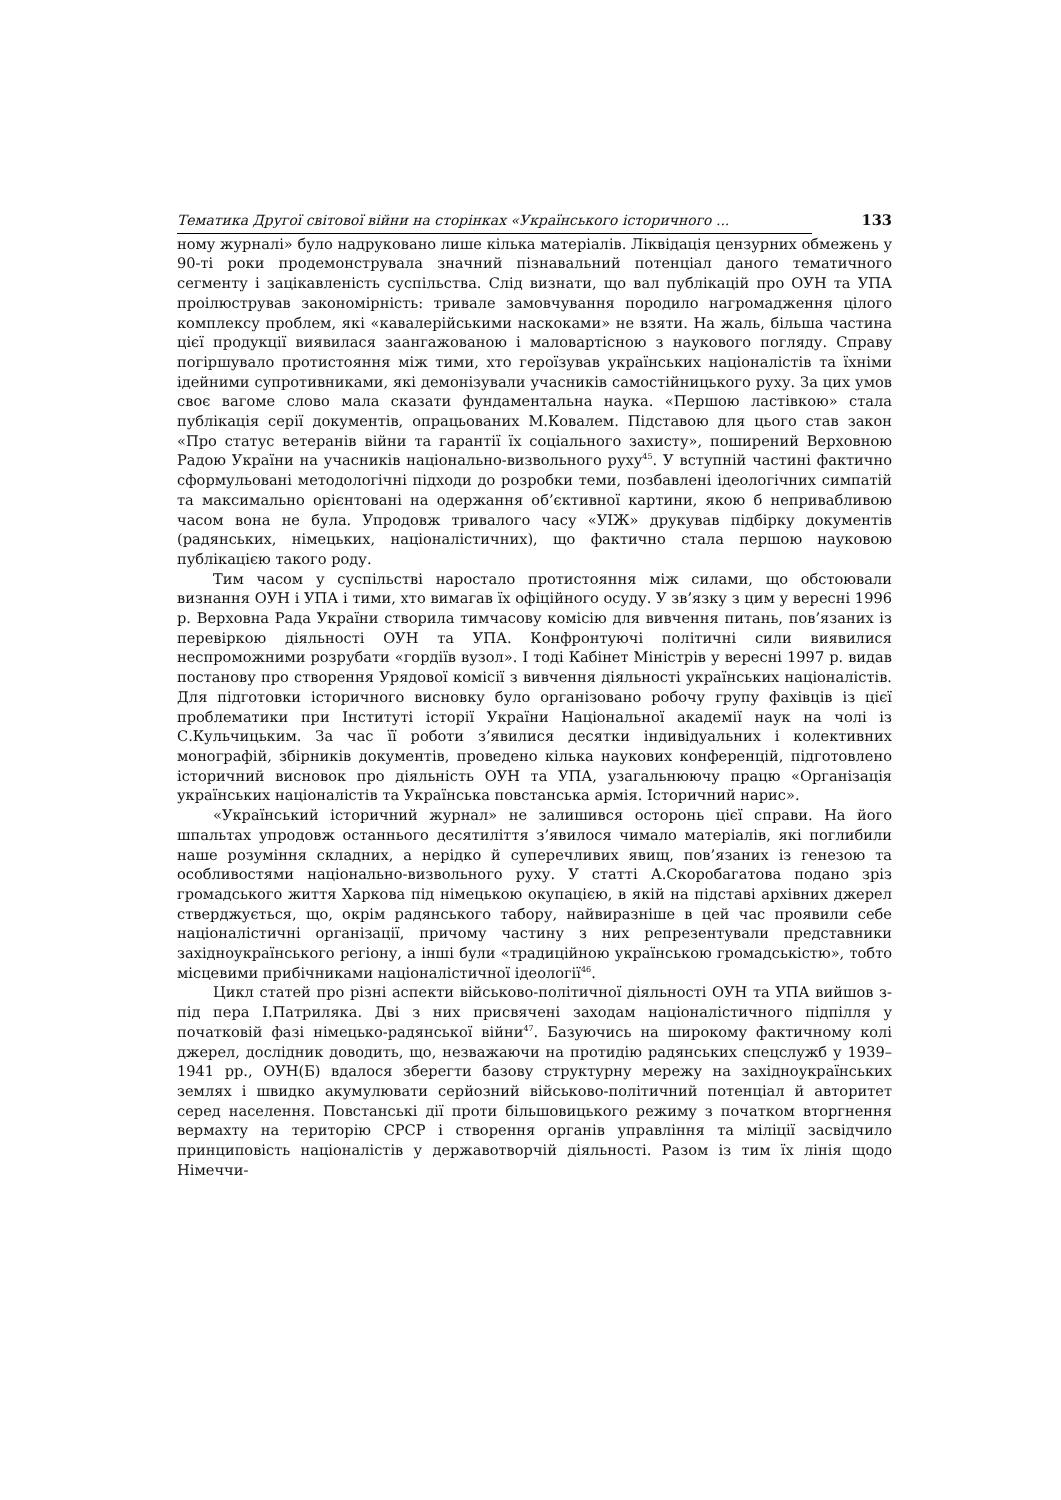Тематика Другої світової війни на сторінках «Українського історичного ... 133
ному журналі» було надруковано лише кілька матеріалів. Ліквідація цензурних обмежень у 90-ті роки продемонструвала значний пізнавальний потенціал даного тематичного сегменту і зацікавленість суспільства. Слід визнати, що вал публікацій про ОУН та УПА проілюстрував закономірність: тривале замовчування породило нагромадження цілого комплексу проблем, які «кавалерійськими наскоками» не взяти. На жаль, більша частина цієї продукції виявилася заангажованою і маловартісною з наукового погляду. Справу погіршувало протистояння між тими, хто героїзував українських націоналістів та їхніми ідейними супротивниками, які демонізували учасників самостійницького руху. За цих умов своє вагоме слово мала сказати фундаментальна наука. «Першою ластівкою» стала публікація серії документів, опрацьованих М.Ковалем. Підставою для цього став закон «Про статус ветеранів війни та гарантії їх соціального захисту», поширений Верховною Радою України на учасників національно-визвольного руху<sup>45</sup>. У вступній частині фактично сформульовані методологічні підходи до розробки теми, позбавлені ідеологічних симпатій та максимально орієнтовані на одержання об’єктивної картини, якою б непривабливою часом вона не була. Упродовж тривалого часу «УІЖ» друкував підбірку документів (радянських, німецьких, націоналістичних), що фактично стала першою науковою публікацією такого роду.
Тим часом у суспільстві наростало протистояння між силами, що обстоювали визнання ОУН і УПА і тими, хто вимагав їх офіційного осуду. У зв’язку з цим у вересні 1996 р. Верховна Рада України створила тимчасову комісію для вивчення питань, пов’язаних із перевіркою діяльності ОУН та УПА. Конфронтуючі політичні сили виявилися неспроможними розрубати «гордіїв вузол». І тоді Кабінет Міністрів у вересні 1997 р. видав постанову про створення Урядової комісії з вивчення діяльності українських націоналістів. Для підготовки історичного висновку було організовано робочу групу фахівців із цієї проблематики при Інституті історії України Національної академії наук на чолі із С.Кульчицьким. За час її роботи з’явилися десятки індивідуальних і колективних монографій, збірників документів, проведено кілька наукових конференцій, підготовлено історичний висновок про діяльність ОУН та УПА, узагальнюючу працю «Організація українських націоналістів та Українська повстанська армія. Історичний нарис».
«Український історичний журнал» не залишився осторонь цієї справи. На його шпальтах упродовж останнього десятиліття з’явилося чимало матеріалів, які поглибили наше розуміння складних, а нерідко й суперечливих явищ, пов’язаних із генезою та особливостями національно-визвольного руху. У статті А.Скоробагатова подано зріз громадського життя Харкова під німецькою окупацією, в якій на підставі архівних джерел стверджується, що, окрім радянського табору, найвиразніше в цей час проявили себе націоналістичні організації, причому частину з них репрезентували представники західноукраїнського регіону, а інші були «традиційною українською громадськістю», тобто місцевими прибічниками націоналістичної ідеології<sup>46</sup>.
Цикл статей про різні аспекти військово-політичної діяльності ОУН та УПА вийшов з-під пера І.Патриляка. Дві з них присвячені заходам націоналістичного підпілля у початковій фазі німецько-радянської війни<sup>47</sup>. Базуючись на широкому фактичному колі джерел, дослідник доводить, що, незважаючи на протидію радянських спецслужб у 1939–1941 рр., ОУН(Б) вдалося зберегти базову структурну мережу на західноукраїнських землях і швидко акумулювати серйозний військово-політичний потенціал й авторитет серед населення. Повстанські дії проти більшовицького режиму з початком вторгнення вермахту на територію СРСР і створення органів управління та міліції засвідчило принциповість націоналістів у державотворчій діяльності. Разом із тим їх лінія щодо Німеччи-